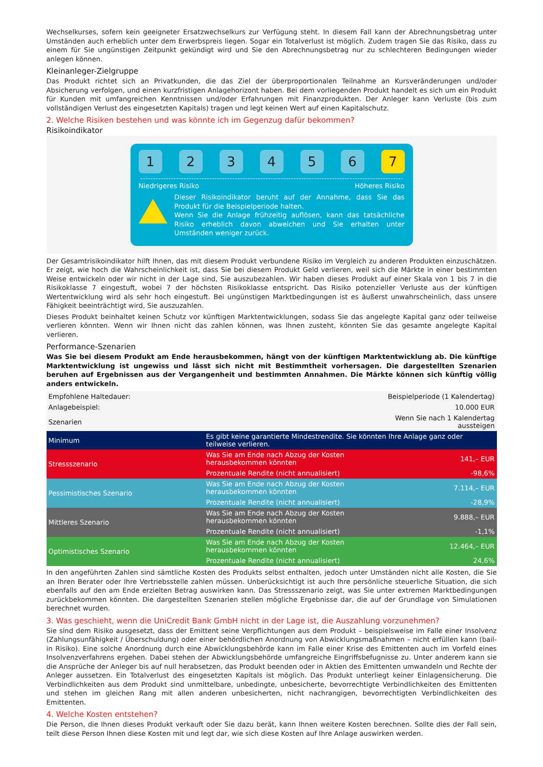Wechselkurses, sofern kein geeigneter Ersatzwechselkurs zur Verfügung steht. In diesem Fall kann der Abrechnungsbetrag unter Umständen auch erheblich unter dem Erwerbspreis liegen. Sogar ein Totalverlust ist möglich. Zudem tragen Sie das Risiko, dass zu einem für Sie ungünstigen Zeitpunkt gekündigt wird und Sie den Abrechnungsbetrag nur zu schlechteren Bedingungen wieder anlegen können.
Kleinanleger-Zielgruppe
Das Produkt richtet sich an Privatkunden, die das Ziel der überproportionalen Teilnahme an Kursveränderungen und/oder Absicherung verfolgen, und einen kurzfristigen Anlagehorizont haben. Bei dem vorliegenden Produkt handelt es sich um ein Produkt für Kunden mit umfangreichen Kenntnissen und/oder Erfahrungen mit Finanzprodukten. Der Anleger kann Verluste (bis zum vollständigen Verlust des eingesetzten Kapitals) tragen und legt keinen Wert auf einen Kapitalschutz.
2. Welche Risiken bestehen und was könnte ich im Gegenzug dafür bekommen?
Risikoindikator
1 2 3 4 5 6 7
Niedrigeres Risiko Höheres Risiko
Dieser Risikoindikator beruht auf der Annahme, dass Sie das Produkt für die Beispielperiode halten.
Wenn Sie die Anlage frühzeitig auflösen, kann das tatsächliche Risiko erheblich davon abweichen und Sie erhalten unter Umständen weniger zurück.
Der Gesamtrisikoindikator hilft Ihnen, das mit diesem Produkt verbundene Risiko im Vergleich zu anderen Produkten einzuschätzen. Er zeigt, wie hoch die Wahrscheinlichkeit ist, dass Sie bei diesem Produkt Geld verlieren, weil sich die Märkte in einer bestimmten Weise entwickeln oder wir nicht in der Lage sind, Sie auszubezahlen. Wir haben dieses Produkt auf einer Skala von 1 bis 7 in die Risikoklasse 7 eingestuft, wobei 7 der höchsten Risikoklasse entspricht. Das Risiko potenzieller Verluste aus der künftigen Wertentwicklung wird als sehr hoch eingestuft. Bei ungünstigen Marktbedingungen ist es äußerst unwahrscheinlich, dass unsere Fähigkeit beeinträchtigt wird, Sie auszuzahlen.
Dieses Produkt beinhaltet keinen Schutz vor künftigen Marktentwicklungen, sodass Sie das angelegte Kapital ganz oder teilweise verlieren könnten. Wenn wir Ihnen nicht das zahlen können, was Ihnen zusteht, könnten Sie das gesamte angelegte Kapital verlieren.
Performance-Szenarien
Was Sie bei diesem Produkt am Ende herausbekommen, hängt von der künftigen Marktentwicklung ab. Die künftige Marktentwicklung ist ungewiss und lässt sich nicht mit Bestimmtheit vorhersagen. Die dargestellten Szenarien beruhen auf Ergebnissen aus der Vergangenheit und bestimmten Annahmen. Die Märkte können sich künftig völlig anders entwickeln.
| Empfohlene Haltedauer: | | Beispielperiode (1 Kalendertag) |
| Anlagebeispiel: | | 10.000 EUR |
| Szenarien | | Wenn Sie nach 1 Kalendertag aussteigen |
| Minimum | Es gibt keine garantierte Mindestrendite. Sie könnten Ihre Anlage ganz oder teilweise verlieren. | |
| Stressszenario | Was Sie am Ende nach Abzug der Kosten herausbekommen könnten | 141,– EUR |
| | Prozentuale Rendite (nicht annualisiert) | -98,6% |
| Pessimistisches Szenario | Was Sie am Ende nach Abzug der Kosten herausbekommen könnten | 7.114,– EUR |
| | Prozentuale Rendite (nicht annualisiert) | -28,9% |
| Mittleres Szenario | Was Sie am Ende nach Abzug der Kosten herausbekommen könnten | 9.888,– EUR |
| | Prozentuale Rendite (nicht annualisiert) | -1,1% |
| Optimistisches Szenario | Was Sie am Ende nach Abzug der Kosten herausbekommen könnten | 12.464,– EUR |
| | Prozentuale Rendite (nicht annualisiert) | 24,6% |
In den angeführten Zahlen sind sämtliche Kosten des Produkts selbst enthalten, jedoch unter Umständen nicht alle Kosten, die Sie an Ihren Berater oder Ihre Vertriebsstelle zahlen müssen. Unberücksichtigt ist auch Ihre persönliche steuerliche Situation, die sich ebenfalls auf den am Ende erzielten Betrag auswirken kann. Das Stressszenario zeigt, was Sie unter extremen Marktbedingungen zurückbekommen könnten. Die dargestellten Szenarien stellen mögliche Ergebnisse dar, die auf der Grundlage von Simulationen berechnet wurden.
3. Was geschieht, wenn die UniCredit Bank GmbH nicht in der Lage ist, die Auszahlung vorzunehmen?
Sie sind dem Risiko ausgesetzt, dass der Emittent seine Verpflichtungen aus dem Produkt – beispielsweise im Falle einer Insolvenz (Zahlungsunfähigkeit / Überschuldung) oder einer behördlichen Anordnung von Abwicklungsmaßnahmen – nicht erfüllen kann (bail-in Risiko). Eine solche Anordnung durch eine Abwicklungsbehörde kann im Falle einer Krise des Emittenten auch im Vorfeld eines Insolvenzverfahrens ergehen. Dabei stehen der Abwicklungsbehörde umfangreiche Eingriffsbefugnisse zu. Unter anderem kann sie die Ansprüche der Anleger bis auf null herabsetzen, das Produkt beenden oder in Aktien des Emittenten umwandeln und Rechte der Anleger aussetzen. Ein Totalverlust des eingesetzten Kapitals ist möglich. Das Produkt unterliegt keiner Einlagensicherung. Die Verbindlichkeiten aus dem Produkt sind unmittelbare, unbedingte, unbesicherte, bevorrechtigte Verbindlichkeiten des Emittenten und stehen im gleichen Rang mit allen anderen unbesicherten, nicht nachrangigen, bevorrechtigten Verbindlichkeiten des Emittenten.
4. Welche Kosten entstehen?
Die Person, die Ihnen dieses Produkt verkauft oder Sie dazu berät, kann Ihnen weitere Kosten berechnen. Sollte dies der Fall sein, teilt diese Person Ihnen diese Kosten mit und legt dar, wie sich diese Kosten auf Ihre Anlage auswirken werden.